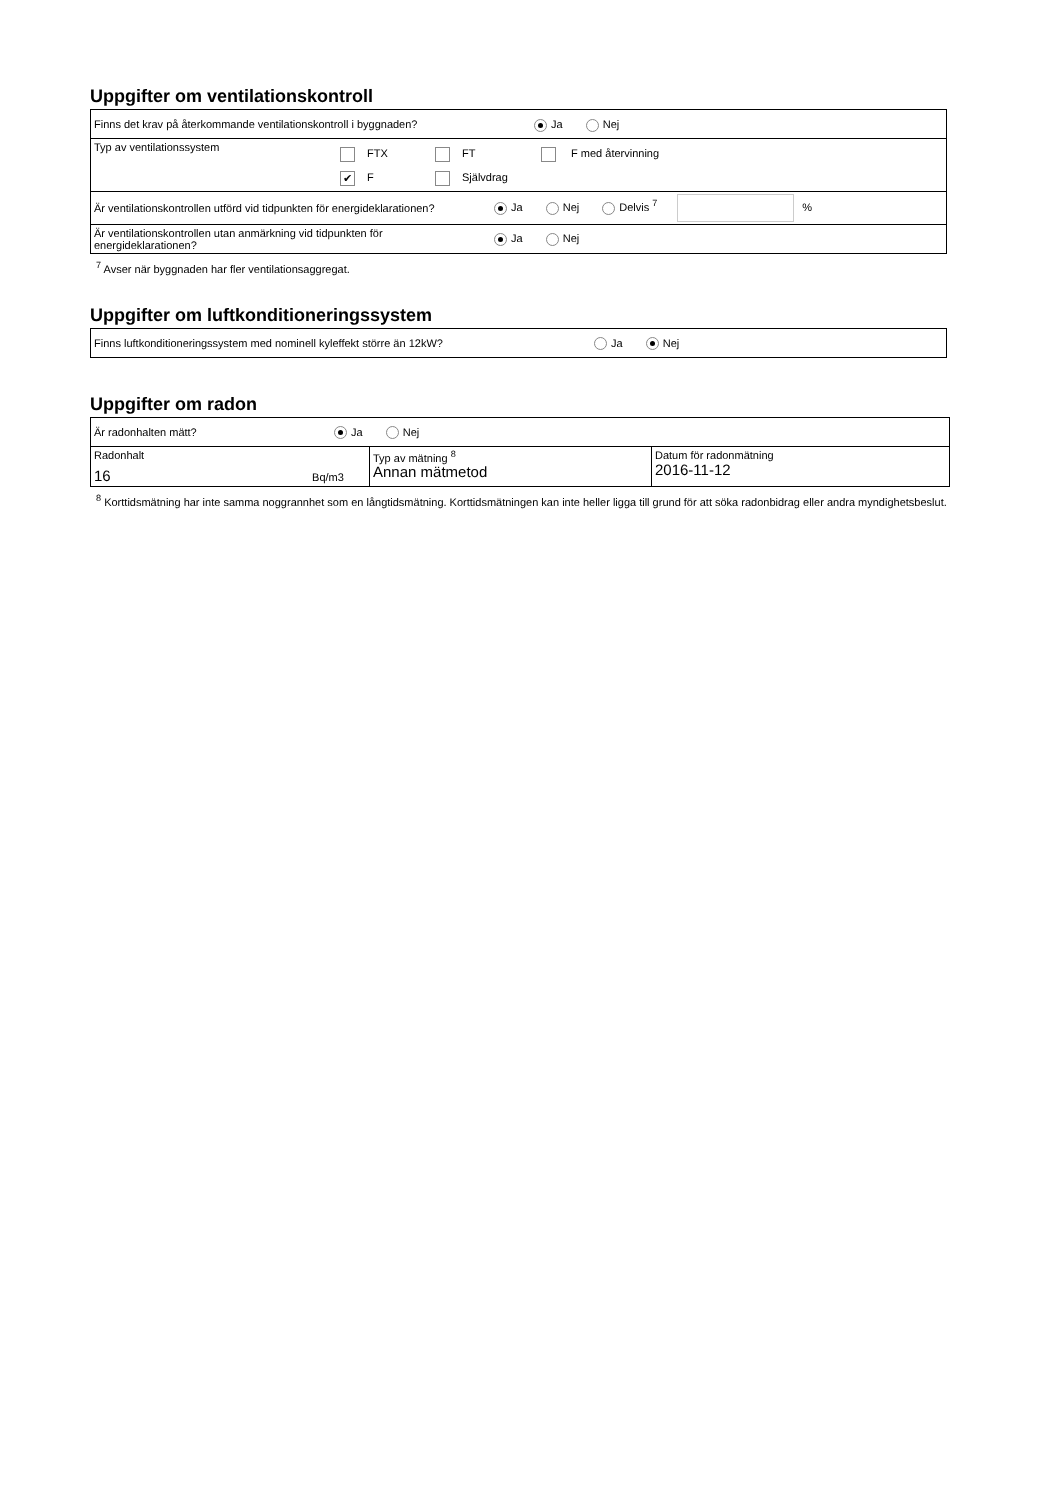Uppgifter om ventilationskontroll
| Finns det krav på återkommande ventilationskontroll i byggnaden? Ja Nej | |
| Typ av ventilationssystem | FTX FT F med återvinning ✔ F Självdrag |
| Är ventilationskontrollen utförd vid tidpunkten för energideklarationen? Ja Nej Delvis <sup>7</sup> % | |
| Är ventilationskontrollen utan anmärkning vid tidpunkten för energideklarationen? Ja Nej | |
<sup>7</sup> Avser när byggnaden har fler ventilationsaggregat.
Uppgifter om luftkonditioneringssystem
| Finns luftkonditioneringssystem med nominell kyleffekt större än 12kW? Ja Nej |
Uppgifter om radon
| Är radonhalten mätt? Ja Nej | | |
| Radonhalt 16 Bq/m3 | Typ av mätning <sup>8</sup> Annan mätmetod | Datum för radonmätning 2016-11-12 |
<sup>8</sup> Korttidsmätning har inte samma noggrannhet som en långtidsmätning. Korttidsmätningen kan inte heller ligga till grund för att söka radonbidrag eller andra myndighetsbeslut.